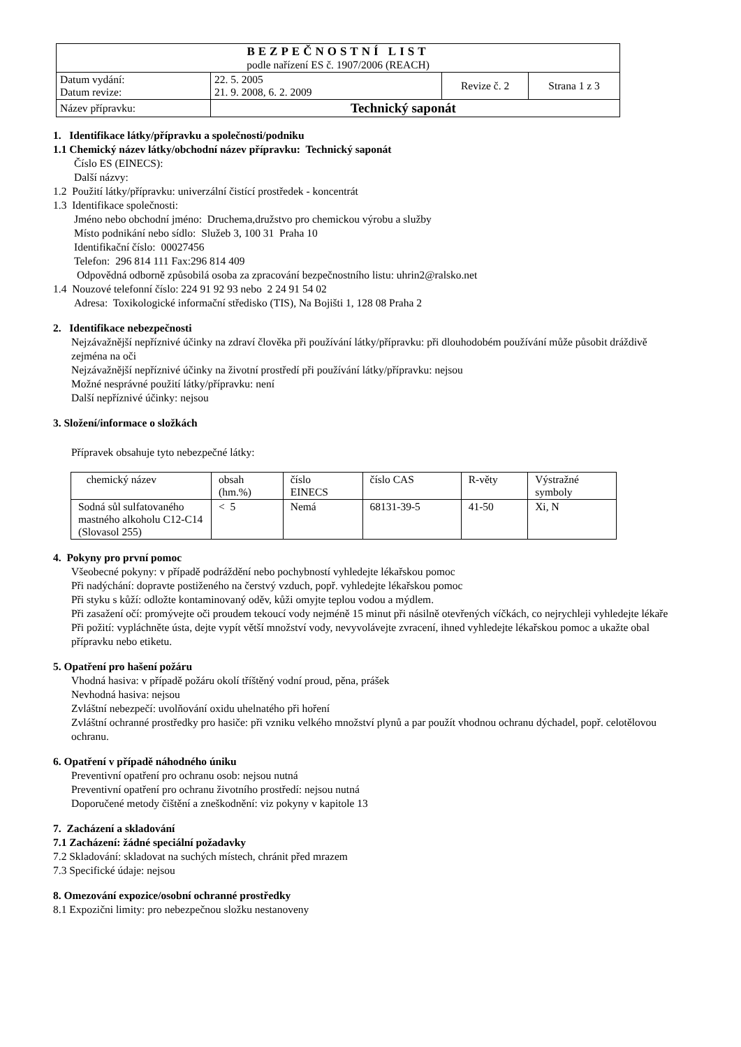| BEZPEČNOSTNÍ LIST podle nařízení ES č. 1907/2006 (REACH) | | | |
| Datum vydání: Datum revize: | 22. 5. 2005 21. 9. 2008, 6. 2. 2009 | Revize č. 2 | Strana 1 z 3 |
| Název přípravku: | Technický saponát | | |
1. Identifikace látky/přípravku a společnosti/podniku
1.1 Chemický název látky/obchodní název přípravku: Technický saponát
Číslo ES (EINECS):
Další názvy:
1.2 Použití látky/přípravku: univerzální čistící prostředek - koncentrát
1.3 Identifikace společnosti:
Jméno nebo obchodní jméno: Druchema,družstvo pro chemickou výrobu a služby
Místo podnikání nebo sídlo: Služeb 3, 100 31 Praha 10
Identifikační číslo: 00027456
Telefon: 296 814 111 Fax:296 814 409
Odpovědná odborně způsobilá osoba za zpracování bezpečnostního listu: uhrin2@ralsko.net
1.4 Nouzové telefonní číslo: 224 91 92 93 nebo 2 24 91 54 02
Adresa: Toxikologické informační středisko (TIS), Na Bojišti 1, 128 08 Praha 2
2. Identifikace nebezpečnosti
Nejzávažnější nepříznivé účinky na zdraví člověka při používání látky/přípravku: při dlouhodobém používání může působit dráždivě zejména na oči
Nejzávažnější nepříznivé účinky na životní prostředí při používání látky/přípravku: nejsou
Možné nesprávné použití látky/přípravku: není
Další nepříznivé účinky: nejsou
3. Složení/informace o složkách
Přípravek obsahuje tyto nebezpečné látky:
| chemický název | obsah (hm.%) | číslo EINECS | číslo CAS | R-věty | Výstražné symboly |
| Sodná sůl sulfatovaného mastného alkoholu C12-C14 (Slovasol 255) | < 5 | Nemá | 68131-39-5 | 41-50 | Xi, N |
4. Pokyny pro první pomoc
Všeobecné pokyny: v případě podráždění nebo pochybností vyhledejte lékařskou pomoc
Při nadýchání: dopravte postiženého na čerstvý vzduch, popř. vyhledejte lékařskou pomoc
Při styku s kůží: odložte kontaminovaný oděv, kůži omyjte teplou vodou a mýdlem.
Při zasažení očí: promývejte oči proudem tekoucí vody nejméně 15 minut při násilně otevřených víčkách, co nejrychleji vyhledejte lékaře
Při požití: vypláchněte ústa, dejte vypít větší množství vody, nevyvolávejte zvracení, ihned vyhledejte lékařskou pomoc a ukažte obal přípravku nebo etiketu.
5. Opatření pro hašení požáru
Vhodná hasiva: v případě požáru okolí tříštěný vodní proud, pěna, prášek
Nevhodná hasiva: nejsou
Zvláštní nebezpečí: uvolňování oxidu uhelnatého při hoření
Zvláštní ochranné prostředky pro hasiče: při vzniku velkého množství plynů a par použít vhodnou ochranu dýchadel, popř. celotělovou ochranu.
6. Opatření v případě náhodného úniku
Preventivní opatření pro ochranu osob: nejsou nutná
Preventivní opatření pro ochranu životního prostředí: nejsou nutná
Doporučené metody čištění a zneškodnění: viz pokyny v kapitole 13
7. Zacházení a skladování
7.1 Zacházení: žádné speciální požadavky
7.2 Skladování: skladovat na suchých místech, chránit před mrazem
7.3 Specifické údaje: nejsou
8. Omezování expozice/osobní ochranné prostředky
8.1 Expozični limity: pro nebezpečnou složku nestanoveny